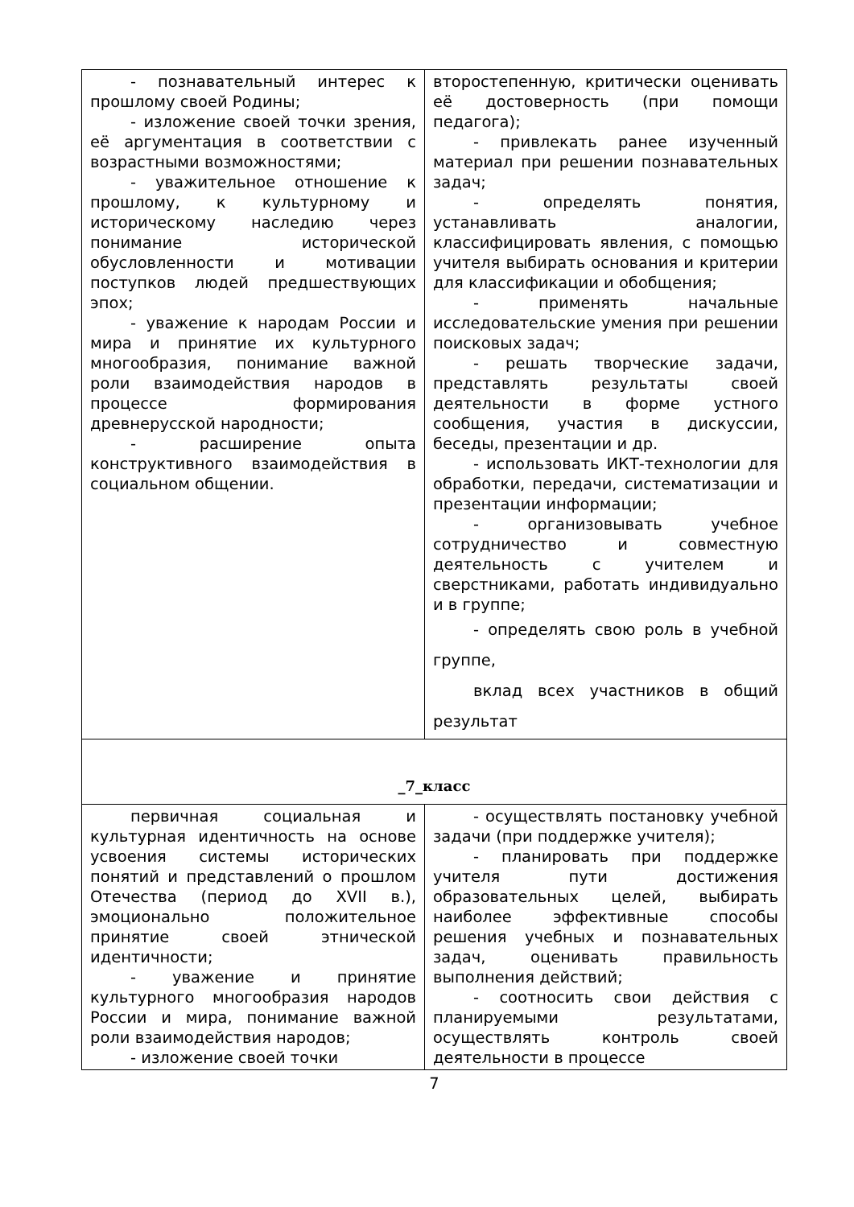| - познавательный интерес к прошлому своей Родины; - изложение своей точки зрения, её аргументация в соответствии с возрастными возможностями; - уважительное отношение к прошлому, к культурному и историческому наследию через понимание исторической обусловленности и мотивации поступков людей предшествующих эпох; - уважение к народам России и мира и принятие их культурного многообразия, понимание важной роли взаимодействия народов в процессе формирования древнерусской народности; - расширение опыта конструктивного взаимодействия в социальном общении. | второстепенную, критически оценивать её достоверность (при помощи педагога); - привлекать ранее изученный материал при решении познавательных задач; - определять понятия, устанавливать аналогии, классифицировать явления, с помощью учителя выбирать основания и критерии для классификации и обобщения; - применять начальные исследовательские умения при решении поисковых задач; - решать творческие задачи, представлять результаты своей деятельности в форме устного сообщения, участия в дискуссии, беседы, презентации и др. - использовать ИКТ-технологии для обработки, передачи, систематизации и презентации информации; - организовывать учебное сотрудничество и совместную деятельность с учителем и сверстниками, работать индивидуально и в группе; - определять свою роль в учебной группе, вклад всех участников в общий результат |
| _7_класс | |
| первичная социальная и культурная идентичность на основе усвоения системы исторических понятий и представлений о прошлом Отечества (период до XVII в.), эмоционально положительное принятие своей этнической идентичности; - уважение и принятие культурного многообразия народов России и мира, понимание важной роли взаимодействия народов; - изложение своей точки | - осуществлять постановку учебной задачи (при поддержке учителя); - планировать при поддержке учителя пути достижения образовательных целей, выбирать наиболее эффективные способы решения учебных и познавательных задач, оценивать правильность выполнения действий; - соотносить свои действия с планируемыми результатами, осуществлять контроль своей деятельности в процессе |
7